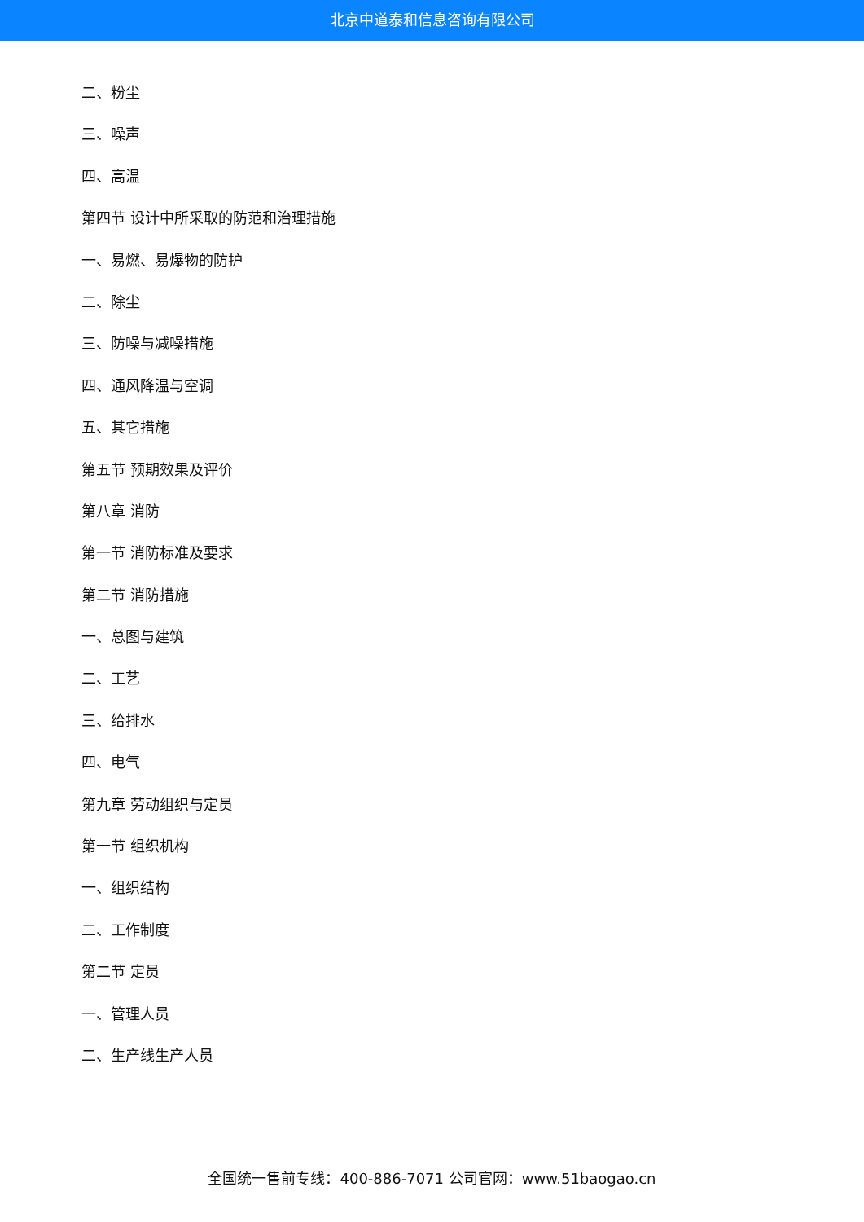北京中道泰和信息咨询有限公司
二、粉尘
三、噪声
四、高温
第四节 设计中所采取的防范和治理措施
一、易燃、易爆物的防护
二、除尘
三、防噪与减噪措施
四、通风降温与空调
五、其它措施
第五节 预期效果及评价
第八章 消防
第一节 消防标准及要求
第二节 消防措施
一、总图与建筑
二、工艺
三、给排水
四、电气
第九章 劳动组织与定员
第一节 组织机构
一、组织结构
二、工作制度
第二节 定员
一、管理人员
二、生产线生产人员
全国统一售前专线：400-886-7071 公司官网：www.51baogao.cn